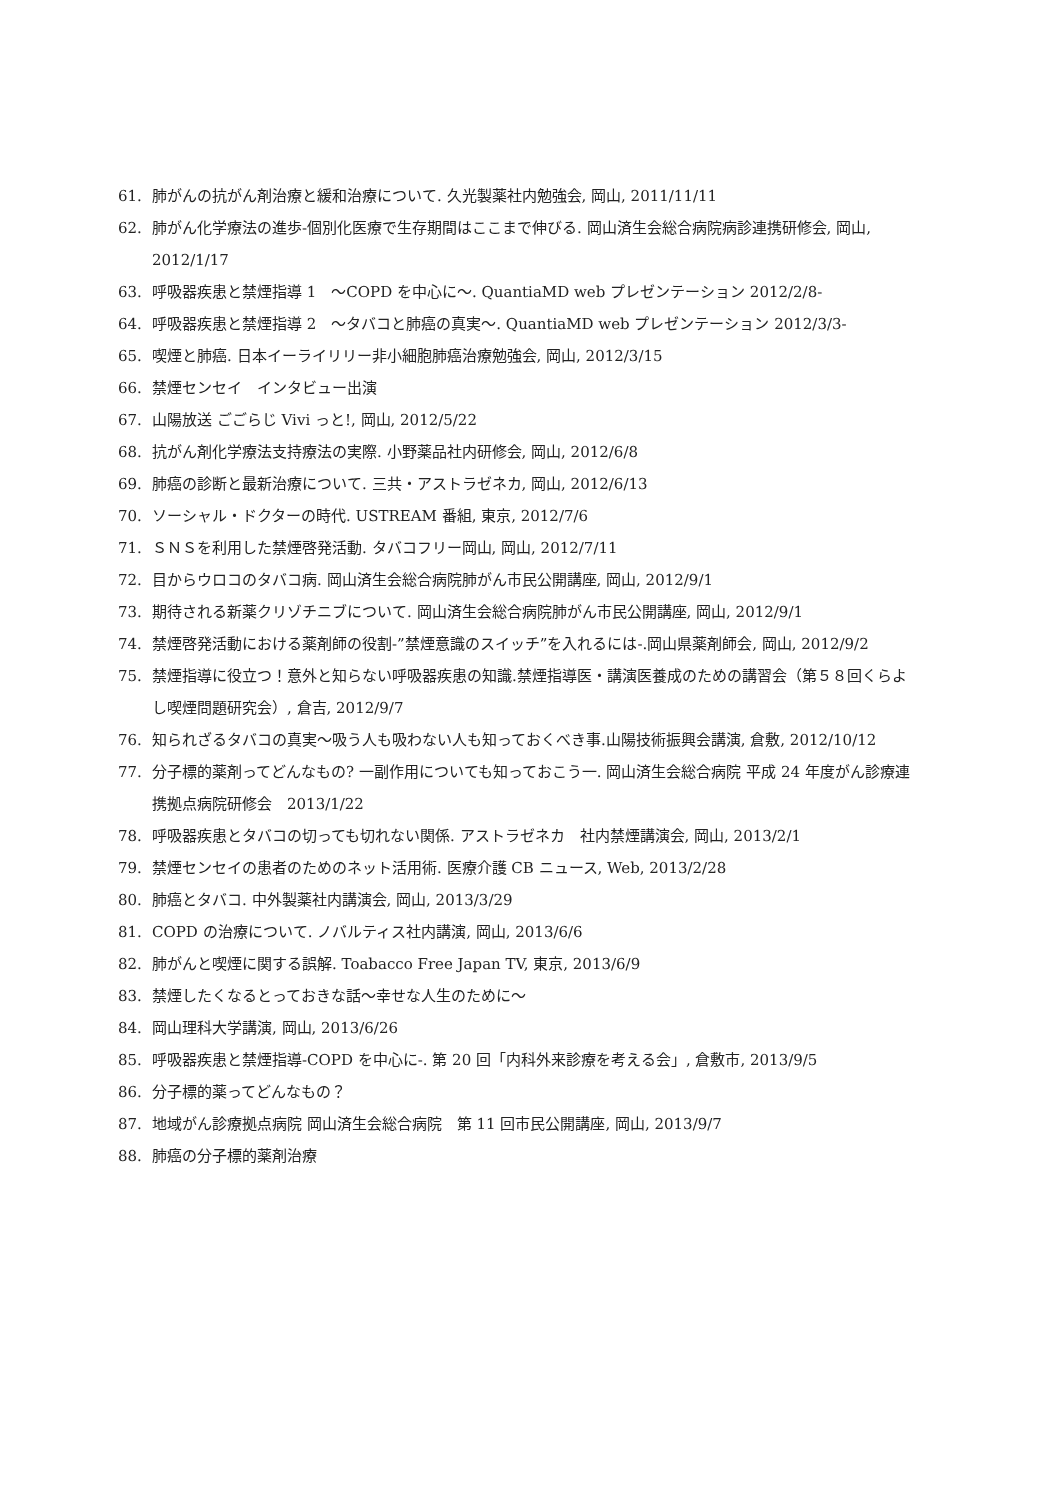61. 肺がんの抗がん剤治療と緩和治療について. 久光製薬社内勉強会, 岡山, 2011/11/11
62. 肺がん化学療法の進歩-個別化医療で生存期間はここまで伸びる. 岡山済生会総合病院病診連携研修会, 岡山, 2012/1/17
63. 呼吸器疾患と禁煙指導 1　～COPD を中心に～. QuantiaMD web プレゼンテーション 2012/2/8-
64. 呼吸器疾患と禁煙指導 2　～タバコと肺癌の真実～. QuantiaMD web プレゼンテーション 2012/3/3-
65. 喫煙と肺癌. 日本イーライリリー非小細胞肺癌治療勉強会, 岡山, 2012/3/15
66. 禁煙センセイ　インタビュー出演
67. 山陽放送 ごごらじ Vivi っと!, 岡山, 2012/5/22
68. 抗がん剤化学療法支持療法の実際. 小野薬品社内研修会, 岡山, 2012/6/8
69. 肺癌の診断と最新治療について. 三共・アストラゼネカ, 岡山, 2012/6/13
70. ソーシャル・ドクターの時代. USTREAM 番組, 東京, 2012/7/6
71. ＳＮＳを利用した禁煙啓発活動. タバコフリー岡山, 岡山, 2012/7/11
72. 目からウロコのタバコ病. 岡山済生会総合病院肺がん市民公開講座, 岡山, 2012/9/1
73. 期待される新薬クリゾチニブについて. 岡山済生会総合病院肺がん市民公開講座, 岡山, 2012/9/1
74. 禁煙啓発活動における薬剤師の役割-”禁煙意識のスイッチ”を入れるには-.岡山県薬剤師会, 岡山, 2012/9/2
75. 禁煙指導に役立つ！意外と知らない呼吸器疾患の知識.禁煙指導医・講演医養成のための講習会（第５８回くらよし喫煙問題研究会）, 倉吉, 2012/9/7
76. 知られざるタバコの真実～吸う人も吸わない人も知っておくべき事.山陽技術振興会講演, 倉敷, 2012/10/12
77. 分子標的薬剤ってどんなもの? 一副作用についても知っておこう一. 岡山済生会総合病院 平成 24 年度がん診療連携拠点病院研修会　2013/1/22
78. 呼吸器疾患とタバコの切っても切れない関係. アストラゼネカ　社内禁煙講演会, 岡山, 2013/2/1
79. 禁煙センセイの患者のためのネット活用術. 医療介護 CB ニュース, Web, 2013/2/28
80. 肺癌とタバコ. 中外製薬社内講演会, 岡山, 2013/3/29
81. COPD の治療について. ノバルティス社内講演, 岡山, 2013/6/6
82. 肺がんと喫煙に関する誤解. Toabacco Free Japan TV, 東京, 2013/6/9
83. 禁煙したくなるとっておきな話～幸せな人生のために～
84. 岡山理科大学講演, 岡山, 2013/6/26
85. 呼吸器疾患と禁煙指導-COPD を中心に-. 第 20 回「内科外来診療を考える会」, 倉敷市, 2013/9/5
86. 分子標的薬ってどんなもの？
87. 地域がん診療拠点病院 岡山済生会総合病院　第 11 回市民公開講座, 岡山, 2013/9/7
88. 肺癌の分子標的薬剤治療